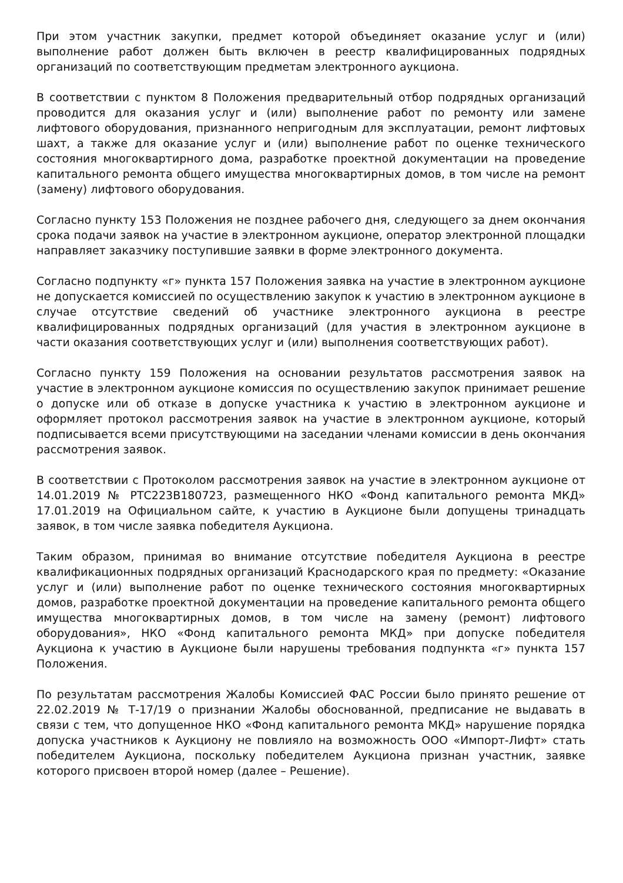При этом участник закупки, предмет которой объединяет оказание услуг и (или) выполнение работ должен быть включен в реестр квалифицированных подрядных организаций по соответствующим предметам электронного аукциона.
В соответствии с пунктом 8 Положения предварительный отбор подрядных организаций проводится для оказания услуг и (или) выполнение работ по ремонту или замене лифтового оборудования, признанного непригодным для эксплуатации, ремонт лифтовых шахт, а также для оказание услуг и (или) выполнение работ по оценке технического состояния многоквартирного дома, разработке проектной документации на проведение капитального ремонта общего имущества многоквартирных домов, в том числе на ремонт (замену) лифтового оборудования.
Согласно пункту 153 Положения не позднее рабочего дня, следующего за днем окончания срока подачи заявок на участие в электронном аукционе, оператор электронной площадки направляет заказчику поступившие заявки в форме электронного документа.
Согласно подпункту «г» пункта 157 Положения заявка на участие в электронном аукционе не допускается комиссией по осуществлению закупок к участию в электронном аукционе в случае отсутствие сведений об участнике электронного аукциона в реестре квалифицированных подрядных организаций (для участия в электронном аукционе в части оказания соответствующих услуг и (или) выполнения соответствующих работ).
Согласно пункту 159 Положения на основании результатов рассмотрения заявок на участие в электронном аукционе комиссия по осуществлению закупок принимает решение о допуске или об отказе в допуске участника к участию в электронном аукционе и оформляет протокол рассмотрения заявок на участие в электронном аукционе, который подписывается всеми присутствующими на заседании членами комиссии в день окончания рассмотрения заявок.
В соответствии с Протоколом рассмотрения заявок на участие в электронном аукционе от 14.01.2019 № РТС223В180723, размещенного НКО «Фонд капитального ремонта МКД» 17.01.2019 на Официальном сайте, к участию в Аукционе были допущены тринадцать заявок, в том числе заявка победителя Аукциона.
Таким образом, принимая во внимание отсутствие победителя Аукциона в реестре квалификационных подрядных организаций Краснодарского края по предмету: «Оказание услуг и (или) выполнение работ по оценке технического состояния многоквартирных домов, разработке проектной документации на проведение капитального ремонта общего имущества многоквартирных домов, в том числе на замену (ремонт) лифтового оборудования», НКО «Фонд капитального ремонта МКД» при допуске победителя Аукциона к участию в Аукционе были нарушены требования подпункта «г» пункта 157 Положения.
По результатам рассмотрения Жалобы Комиссией ФАС России было принято решение от 22.02.2019 № Т-17/19 о признании Жалобы обоснованной, предписание не выдавать в связи с тем, что допущенное НКО «Фонд капитального ремонта МКД» нарушение порядка допуска участников к Аукциону не повлияло на возможность ООО «Импорт-Лифт» стать победителем Аукциона, поскольку победителем Аукциона признан участник, заявке которого присвоен второй номер (далее – Решение).